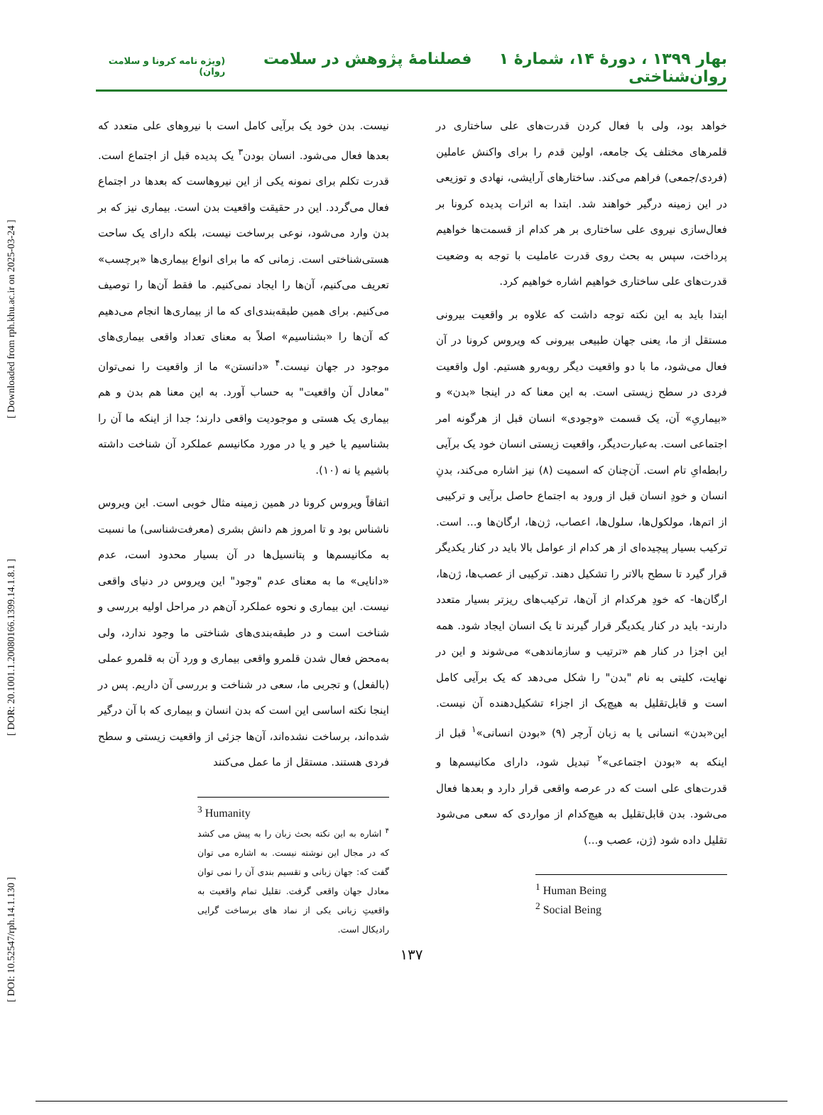[ DOI: 10.52547/rph.14.1.130 ] [ DOR: 20.1001.1.20080166.1399.14.1.8.1 ] [ Downloaded from rph.khu.ac.ir on 2025-03-24 ]
بهار ۱۳۹۹ ، دورۀ ۱۴، شمارۀ ۱ فصلنامۀ پژوهش در سلامت روان‌شناختی (ویژه نامه کرونا و سلامت روان)
خواهد بود، ولی با فعال کردن قدرت‌های علی ساختاری در قلمرهای مختلف یک جامعه، اولین قدم را برای واکنش عاملین (فردی/جمعی) فراهم می‌کند. ساختارهای آرایشی، نهادی و توزیعی در این زمینه درگیر خواهند شد. ابتدا به اثرات پدیده کرونا بر فعال‌سازی نیروی علی ساختاری بر هر کدام از قسمت‌ها خواهیم پرداخت، سپس به بحث روی قدرت عاملیت با توجه به وضعیت قدرت‌های علی ساختاری خواهیم اشاره خواهیم کرد.
ابتدا باید به این نکته توجه داشت که علاوه بر واقعیت بیرونی مستقل از ما، یعنی جهان طبیعی بیرونی که ویروس کرونا در آن فعال می‌شود، ما با دو واقعیت دیگر روبه‌رو هستیم. اول واقعیت فردی در سطح زیستی است. به این معنا که در اینجا «بدن» و «بیماریِ» آن، یک قسمت «وجودی» انسان قبل از هرگونه امر اجتماعی است. به‌عبارت‌دیگر، واقعیت زیستی انسان خود یک برآیی رابطه‌ایِ تام است. آن‌چنان که اسمیت (۸) نیز اشاره می‌کند، بدنِ انسان و خودِ انسان قبل از ورود به اجتماع حاصل برآیی و ترکیبی از اتم‌ها، مولکول‌ها، سلول‌ها، اعصاب، ژن‌ها، ارگان‌ها و... است. ترکیب بسیار پیچیده‌ای از هر کدام از عوامل بالا باید در کنار یکدیگر قرار گیرد تا سطح بالاتر را تشکیل دهند. ترکیبی از عصب‌ها، ژن‌ها، ارگان‌ها- که خودِ هرکدام از آن‌ها، ترکیب‌های ریزتر بسیار متعدد دارند- باید در کنار یکدیگر قرار گیرند تا یک انسان ایجاد شود. همه این اجزا در کنار هم «ترتیب و سازماندهی» می‌شوند و این در نهایت، کلیتی به نام "بدن" را شکل می‌دهد که یک برآیی کامل است و قابل‌تقلیل به هیچ‌یک از اجزاء تشکیل‌دهنده آن نیست. این«بدن» انسانی یا به زبان آرچر (۹) «بودن انسانی»<sup>۱</sup> قبل از اینکه به «بودن اجتماعی»<sup>۲</sup> تبدیل شود، دارای مکانیسم‌ها و قدرت‌های علی است که در عرصه واقعی قرار دارد و بعدها فعال می‌شود. بدن قابل‌تقلیل به هیچ‌کدام از مواردی که سعی می‌شود تقلیل داده شود (ژن، عصب و...)
<sup>1</sup> Human Being
<sup>2</sup> Social Being
نیست. بدن خود یک برآیی کامل است با نیروهای علی متعدد که بعدها فعال می‌شود. انسان بودن<sup>۳</sup> یک پدیده قبل از اجتماع است. قدرت تکلم برای نمونه یکی از این نیروهاست که بعدها در اجتماع فعال می‌گردد. این در حقیقت واقعیت بدن است. بیماری نیز که بر بدن وارد می‌شود، نوعی برساخت نیست، بلکه دارای یک ساحت هستی‌شناختی است. زمانی که ما برای انواع بیماری‌ها «برچسب» تعریف می‌کنیم، آن‌ها را ایجاد نمی‌کنیم. ما فقط آن‌ها را توصیف می‌کنیم. برای همین طبقه‌بندی‌ای که ما از بیماری‌ها انجام می‌دهیم که آن‌ها را «بشناسیم» اصلاً به معنای تعداد واقعی بیماری‌های موجود در جهان نیست.<sup>۴</sup> «دانستن» ما از واقعیت را نمی‌توان "معادل آن واقعیت" به حساب آورد. به این معنا هم بدن و هم بیماری یک هستی و موجودیت واقعی دارند؛ جدا از اینکه ما آن را بشناسیم یا خیر و یا در مورد مکانیسم عملکرد آن شناخت داشته باشیم یا نه (۱۰).
اتفاقاً ویروس کرونا در همین زمینه مثال خوبی است. این ویروس ناشناس بود و تا امروز هم دانش بشری (معرفت‌شناسی) ما نسبت به مکانیسم‌ها و پتانسیل‌ها در آن بسیار محدود است، عدم «دانایی» ما به معنای عدم "وجود" این ویروس در دنیای واقعی نیست. این بیماری و نحوه عملکرد آن‌هم در مراحل اولیه بررسی و شناخت است و در طبقه‌بندی‌های شناختی ما وجود ندارد، ولی به‌محض فعال شدن قلمرو واقعی بیماری و ورد آن به قلمرو عملی (بالفعل) و تجربی ما، سعی در شناخت و بررسی آن داریم. پس در اینجا نکته اساسی این است که بدن انسان و بیماری که با آن درگیر شده‌اند، برساخت نشده‌اند، آن‌ها جزئی از واقعیت زیستی و سطح فردی هستند. مستقل از ما عمل می‌کنند
<sup>3</sup> Humanity
<sup>۴</sup> اشاره به این نکته بحث زبان را به پیش می کشد که در مجال این نوشته نیست. به اشاره می توان گفت که: جهان زبانی و تقسیم بندی آن را نمی توان معادل جهان واقعی گرفت. تقلیل تمام واقعیت به واقعیتِ زبانی یکی از نماد های برساخت گرایی رادیکال است.
۱۳۷